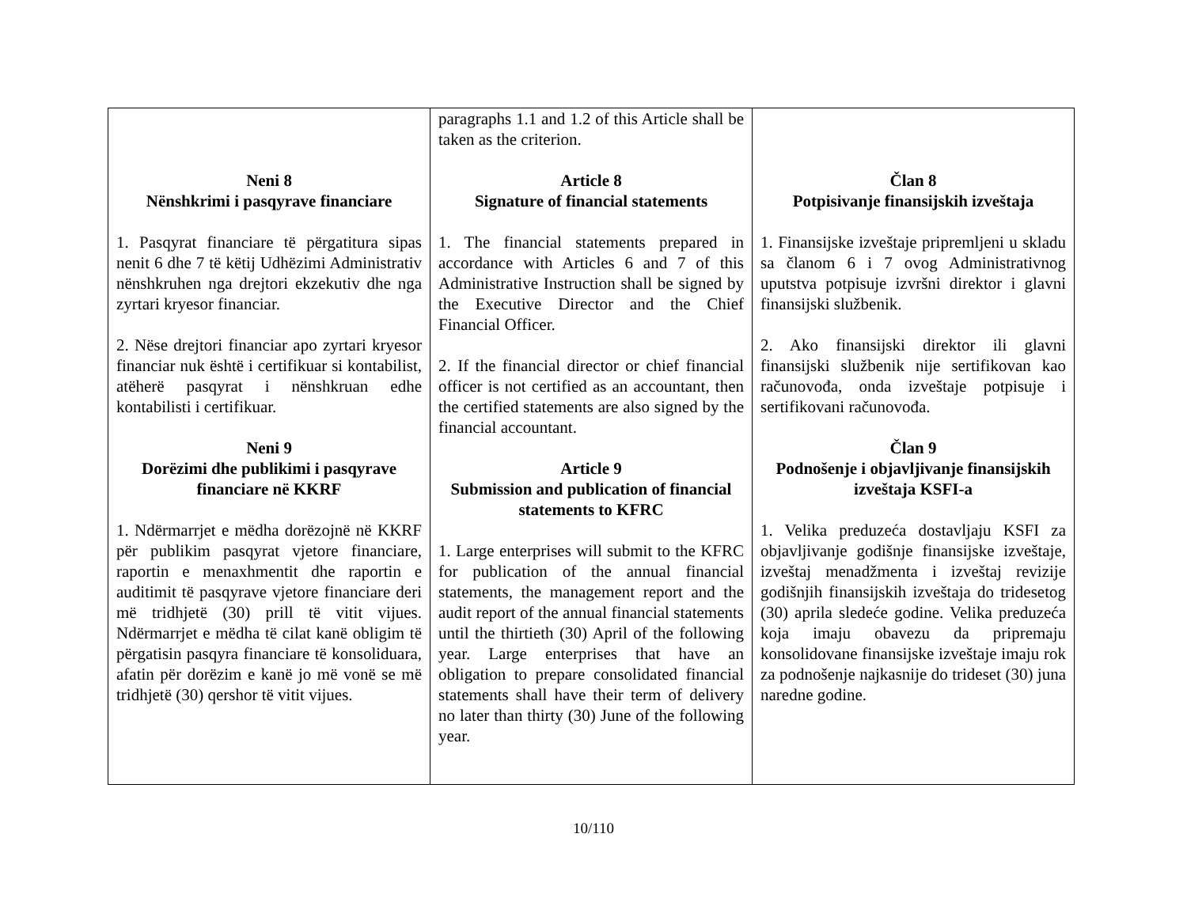| Neni 8 Nënshkrimi i pasqyrave financiare 1. Pasqyrat financiare të përgatitura sipas nenit 6 dhe 7 të këtij Udhëzimi Administrativ nënshkruhen nga drejtori ekzekutiv dhe nga zyrtari kryesor financiar. 2. Nëse drejtori financiar apo zyrtari kryesor financiar nuk është i certifikuar si kontabilist, atëherë pasqyrat i nënshkruan edhe kontabilisti i certifikuar. Neni 9 Dorëzimi dhe publikimi i pasqyrave financiare në KKRF 1. Ndërmarrjet e mëdha dorëzojnë në KKRF për publikim pasqyrat vjetore financiare, raportin e menaxhmentit dhe raportin e auditimit të pasqyrave vjetore financiare deri më tridhjetë (30) prill të vitit vijues. Ndërmarrjet e mëdha të cilat kanë obligim të përgatisin pasqyra financiare të konsoliduara, afatin për dorëzim e kanë jo më vonë se më tridhjetë (30) qershor të vitit vijues. | paragraphs 1.1 and 1.2 of this Article shall be taken as the criterion. Article 8 Signature of financial statements 1. The financial statements prepared in accordance with Articles 6 and 7 of this Administrative Instruction shall be signed by the Executive Director and the Chief Financial Officer. 2. If the financial director or chief financial officer is not certified as an accountant, then the certified statements are also signed by the financial accountant. Article 9 Submission and publication of financial statements to KFRC 1. Large enterprises will submit to the KFRC for publication of the annual financial statements, the management report and the audit report of the annual financial statements until the thirtieth (30) April of the following year. Large enterprises that have an obligation to prepare consolidated financial statements shall have their term of delivery no later than thirty (30) June of the following year. | Član 8 Potpisivanje finansijskih izveštaja 1. Finansijske izveštaje pripremljeni u skladu sa članom 6 i 7 ovog Administrativnog uputstva potpisuje izvršni direktor i glavni finansijski službenik. 2. Ako finansijski direktor ili glavni finansijski službenik nije sertifikovan kao računovođa, onda izveštaje potpisuje i sertifikovani računovođa. Član 9 Podnošenje i objavljivanje finansijskih izveštaja KSFI-a 1. Velika preduzeća dostavljaju KSFI za objavljivanje godišnje finansijske izveštaje, izveštaj menadžmenta i izveštaj revizije godišnjih finansijskih izveštaja do tridesetog (30) aprila sledeće godine. Velika preduzeća koja imaju obavezu da pripremaju konsolidovane finansijske izveštaje imaju rok za podnošenje najkasnije do trideset (30) juna naredne godine. |
10/110